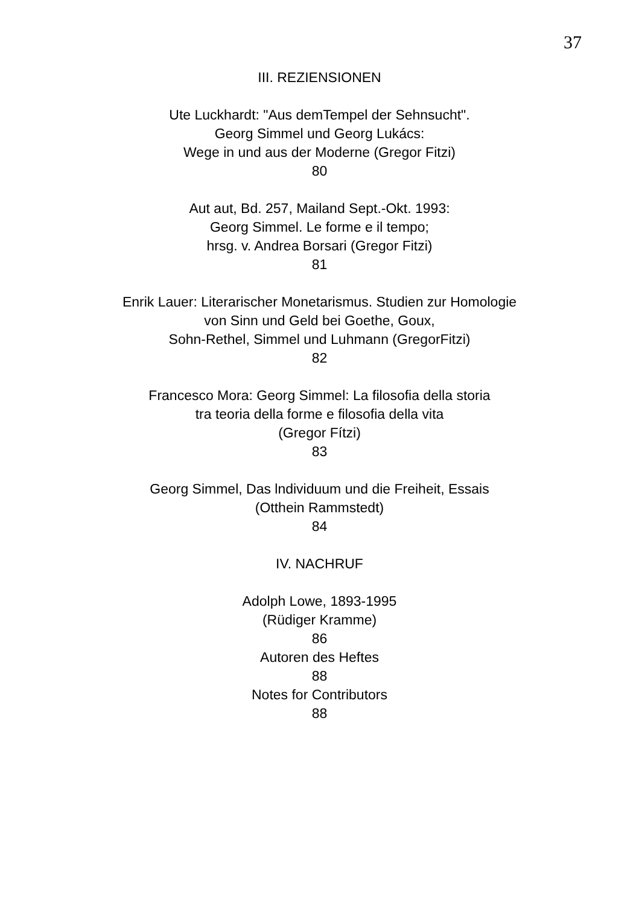37
III. REZIENSIONEN
Ute Luckhardt: "Aus demTempel der Sehnsucht".
Georg Simmel und Georg Lukács:
Wege in und aus der Moderne (Gregor Fitzi)
80
Aut aut, Bd. 257, Mailand Sept.-Okt. 1993:
Georg Simmel. Le forme e il tempo;
hrsg. v. Andrea Borsari (Gregor Fitzi)
81
Enrik Lauer: Literarischer Monetarismus. Studien zur Homologie
von Sinn und Geld bei Goethe, Goux,
Sohn-Rethel, Simmel und Luhmann (GregorFitzi)
82
Francesco Mora: Georg Simmel: La filosofia della storia
tra teoria della forme e filosofia della vita
(Gregor Fítzi)
83
Georg Simmel, Das lndividuum und die Freiheit, Essais
(Otthein Rammstedt)
84
IV. NACHRUF
Adolph Lowe, 1893-1995
(Rüdiger Kramme)
86
Autoren des Heftes
88
Notes for Contributors
88